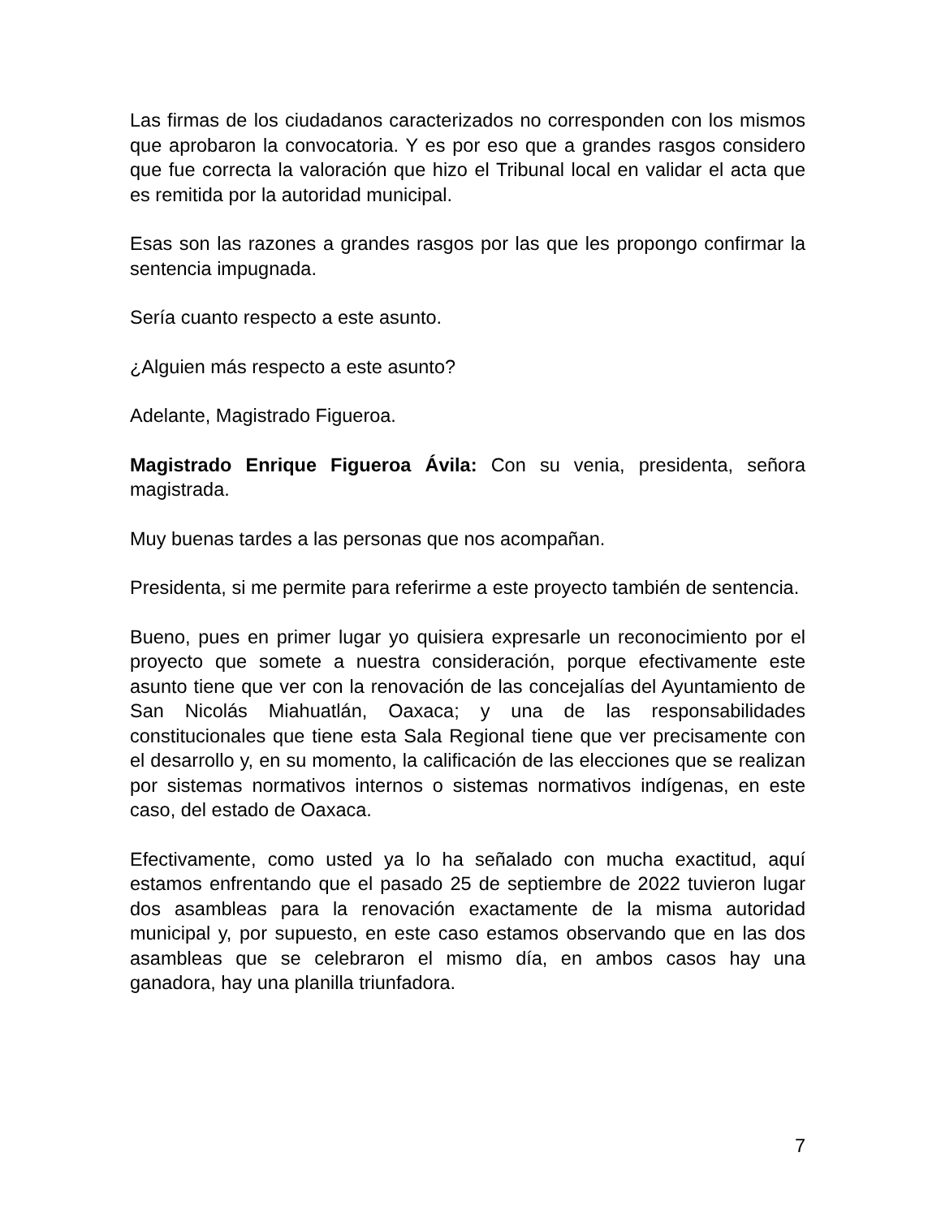Las firmas de los ciudadanos caracterizados no corresponden con los mismos que aprobaron la convocatoria. Y es por eso que a grandes rasgos considero que fue correcta la valoración que hizo el Tribunal local en validar el acta que es remitida por la autoridad municipal.
Esas son las razones a grandes rasgos por las que les propongo confirmar la sentencia impugnada.
Sería cuanto respecto a este asunto.
¿Alguien más respecto a este asunto?
Adelante, Magistrado Figueroa.
Magistrado Enrique Figueroa Ávila: Con su venia, presidenta, señora magistrada.
Muy buenas tardes a las personas que nos acompañan.
Presidenta, si me permite para referirme a este proyecto también de sentencia.
Bueno, pues en primer lugar yo quisiera expresarle un reconocimiento por el proyecto que somete a nuestra consideración, porque efectivamente este asunto tiene que ver con la renovación de las concejalías del Ayuntamiento de San Nicolás Miahuatlán, Oaxaca; y una de las responsabilidades constitucionales que tiene esta Sala Regional tiene que ver precisamente con el desarrollo y, en su momento, la calificación de las elecciones que se realizan por sistemas normativos internos o sistemas normativos indígenas, en este caso, del estado de Oaxaca.
Efectivamente, como usted ya lo ha señalado con mucha exactitud, aquí estamos enfrentando que el pasado 25 de septiembre de 2022 tuvieron lugar dos asambleas para la renovación exactamente de la misma autoridad municipal y, por supuesto, en este caso estamos observando que en las dos asambleas que se celebraron el mismo día, en ambos casos hay una ganadora, hay una planilla triunfadora.
7